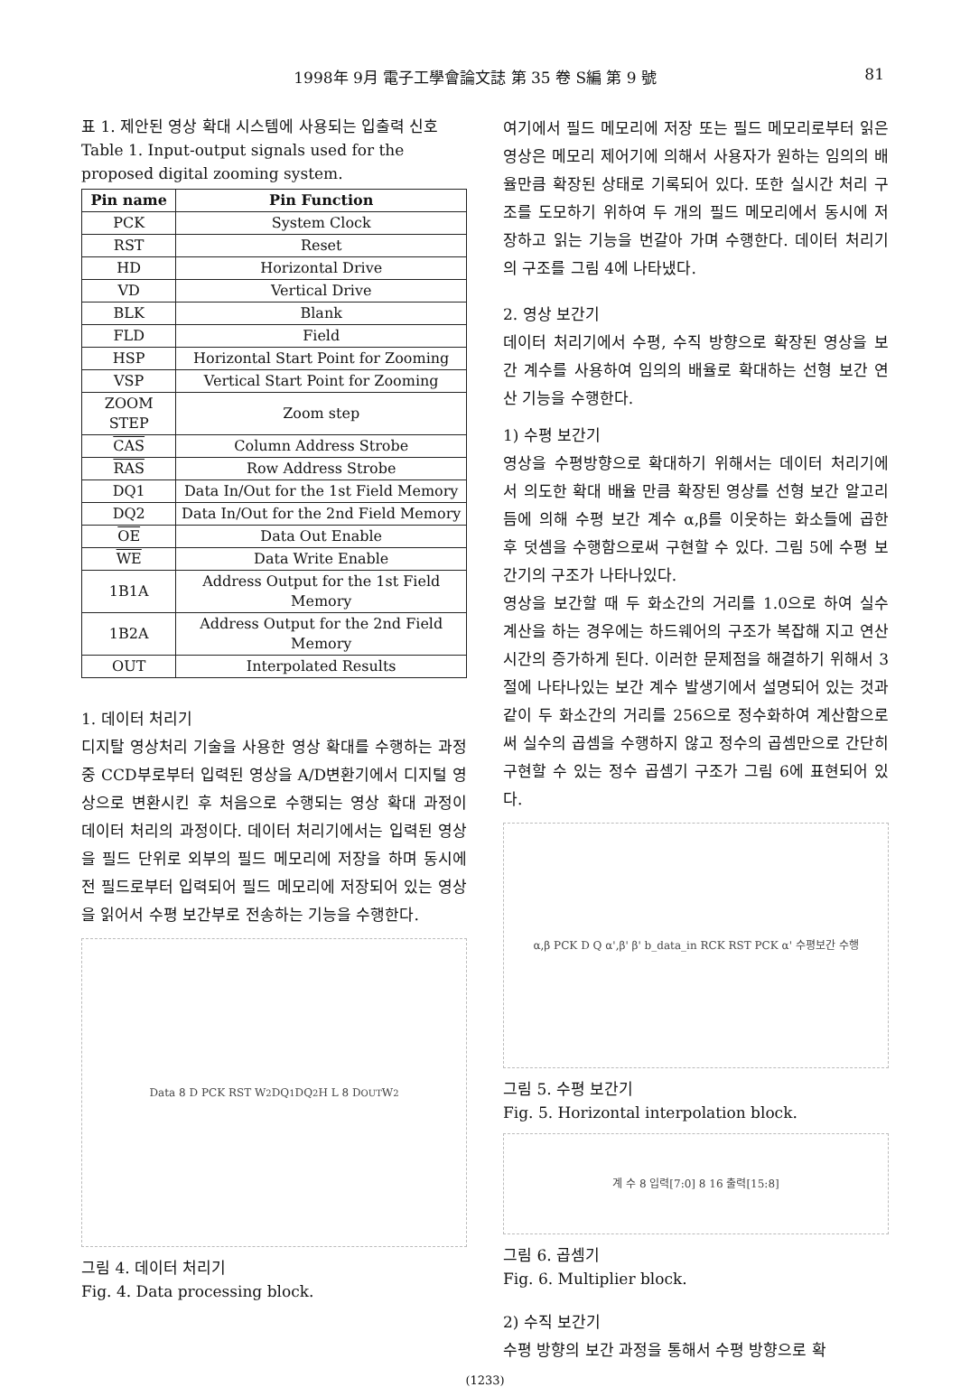1998年 9月 電子工學會論文誌 第 35 卷 S編 第 9 號 81
표 1. 제안된 영상 확대 시스템에 사용되는 입출력 신호
Table 1. Input-output signals used for the proposed digital zooming system.
| Pin name | Pin Function |
| --- | --- |
| PCK | System Clock |
| RST | Reset |
| HD | Horizontal Drive |
| VD | Vertical Drive |
| BLK | Blank |
| FLD | Field |
| HSP | Horizontal Start Point for Zooming |
| VSP | Vertical Start Point for Zooming |
| ZOOM STEP | Zoom step |
| CAS | Column Address Strobe |
| RAS | Row Address Strobe |
| DQ1 | Data In/Out for the 1st Field Memory |
| DQ2 | Data In/Out for the 2nd Field Memory |
| OE | Data Out Enable |
| WE | Data Write Enable |
| 1B1A | Address Output for the 1st Field Memory |
| 1B2A | Address Output for the 2nd Field Memory |
| OUT | Interpolated Results |
1. 데이터 처리기
디지탈 영상처리 기술을 사용한 영상 확대를 수행하는 과정 중 CCD부로부터 입력된 영상을 A/D변환기에서 디지털 영상으로 변환시킨 후 처음으로 수행되는 영상 확대 과정이 데이터 처리의 과정이다. 데이터 처리기에서는 입력된 영상을 필드 단위로 외부의 필드 메모리에 저장을 하며 동시에 전 필드로부터 입력되어 필드 메모리에 저장되어 있는 영상을 읽어서 수평 보간부로 전송하는 기능을 수행한다.
Data 8 D PCK RST W<sub>2</sub> DQ<sub>1</sub> DQ<sub>2</sub> H L 8 D<sub>OUT</sub> W<sub>2</sub>
그림 4. 데이터 처리기
Fig. 4. Data processing block.
여기에서 필드 메모리에 저장 또는 필드 메모리로부터 읽은 영상은 메모리 제어기에 의해서 사용자가 원하는 임의의 배율만큼 확장된 상태로 기록되어 있다. 또한 실시간 처리 구조를 도모하기 위하여 두 개의 필드 메모리에서 동시에 저장하고 읽는 기능을 번갈아 가며 수행한다. 데이터 처리기의 구조를 그림 4에 나타냈다.
2. 영상 보간기
데이터 처리기에서 수평, 수직 방향으로 확장된 영상을 보간 계수를 사용하여 임의의 배율로 확대하는 선형 보간 연산 기능을 수행한다.
1) 수평 보간기
영상을 수평방향으로 확대하기 위해서는 데이터 처리기에서 의도한 확대 배율 만큼 확장된 영상를 선형 보간 알고리듬에 의해 수평 보간 계수 α,β를 이웃하는 화소들에 곱한 후 덧셈을 수행함으로써 구현할 수 있다. 그림 5에 수평 보간기의 구조가 나타나있다.
영상을 보간할 때 두 화소간의 거리를 1.0으로 하여 실수 계산을 하는 경우에는 하드웨어의 구조가 복잡해 지고 연산 시간의 증가하게 된다. 이러한 문제점을 해결하기 위해서 3절에 나타나있는 보간 계수 발생기에서 설명되어 있는 것과 같이 두 화소간의 거리를 256으로 정수화하여 계산함으로써 실수의 곱셈을 수행하지 않고 정수의 곱셈만으로 간단히 구현할 수 있는 정수 곱셈기 구조가 그림 6에 표현되어 있다.
α,β PCK D Q α',β' β' b_data_in RCK RST PCK α' 수평보간 수행
그림 5. 수평 보간기
Fig. 5. Horizontal interpolation block.
계 수 8 입력[7:0] 8 16 출력[15:8]
그림 6. 곱셈기
Fig. 6. Multiplier block.
2) 수직 보간기
수평 방향의 보간 과정을 통해서 수평 방향으로 확
(1233)